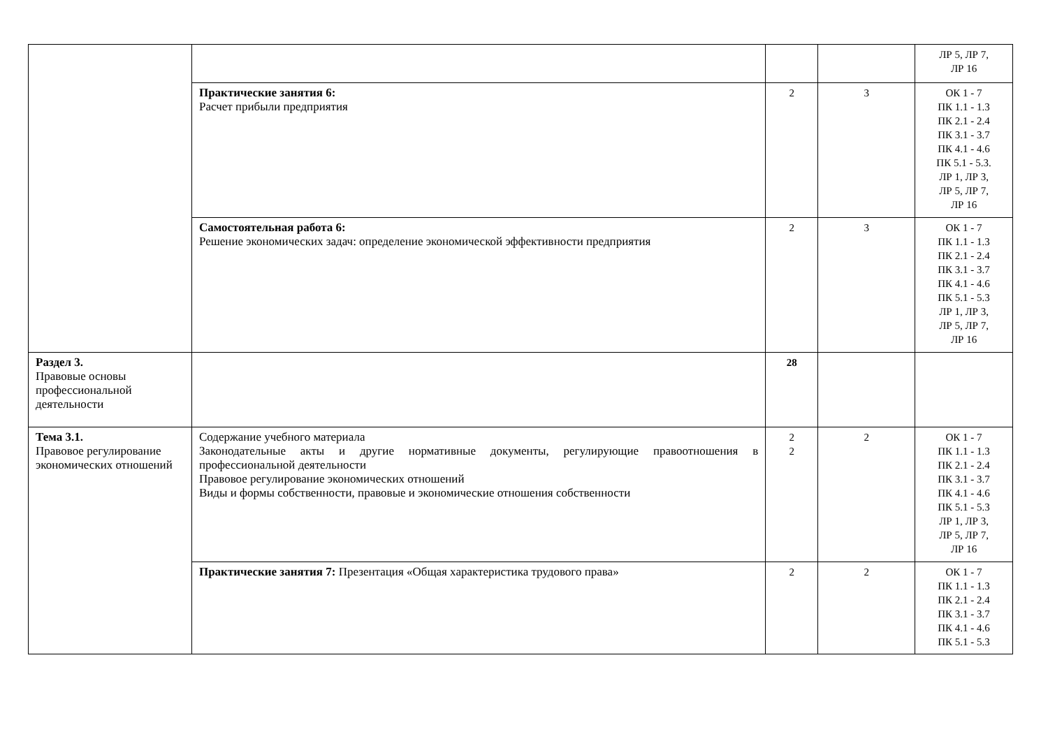| | | | | ЛР 5, ЛР 7, ЛР 16 |
| | Практические занятия 6: Расчет прибыли предприятия | 2 | 3 | ОК 1 - 7 ПК 1.1 - 1.3 ПК 2.1 - 2.4 ПК 3.1 - 3.7 ПК 4.1 - 4.6 ПК 5.1 - 5.3. ЛР 1, ЛР 3, ЛР 5, ЛР 7, ЛР 16 |
| | Самостоятельная работа 6: Решение экономических задач: определение экономической эффективности предприятия | 2 | 3 | ОК 1 - 7 ПК 1.1 - 1.3 ПК 2.1 - 2.4 ПК 3.1 - 3.7 ПК 4.1 - 4.6 ПК 5.1 - 5.3 ЛР 1, ЛР 3, ЛР 5, ЛР 7, ЛР 16 |
| Раздел 3. Правовые основы профессиональной деятельности | | 28 | | |
| Тема 3.1. Правовое регулирование экономических отношений | Содержание учебного материала Законодательные акты и другие нормативные документы, регулирующие правоотношения в профессиональной деятельности Правовое регулирование экономических отношений Виды и формы собственности, правовые и экономические отношения собственности | 2 2 | 2 | ОК 1 - 7 ПК 1.1 - 1.3 ПК 2.1 - 2.4 ПК 3.1 - 3.7 ПК 4.1 - 4.6 ПК 5.1 - 5.3 ЛР 1, ЛР 3, ЛР 5, ЛР 7, ЛР 16 |
| | Практические занятия 7: Презентация «Общая характеристика трудового права» | 2 | 2 | ОК 1 - 7 ПК 1.1 - 1.3 ПК 2.1 - 2.4 ПК 3.1 - 3.7 ПК 4.1 - 4.6 ПК 5.1 - 5.3 |